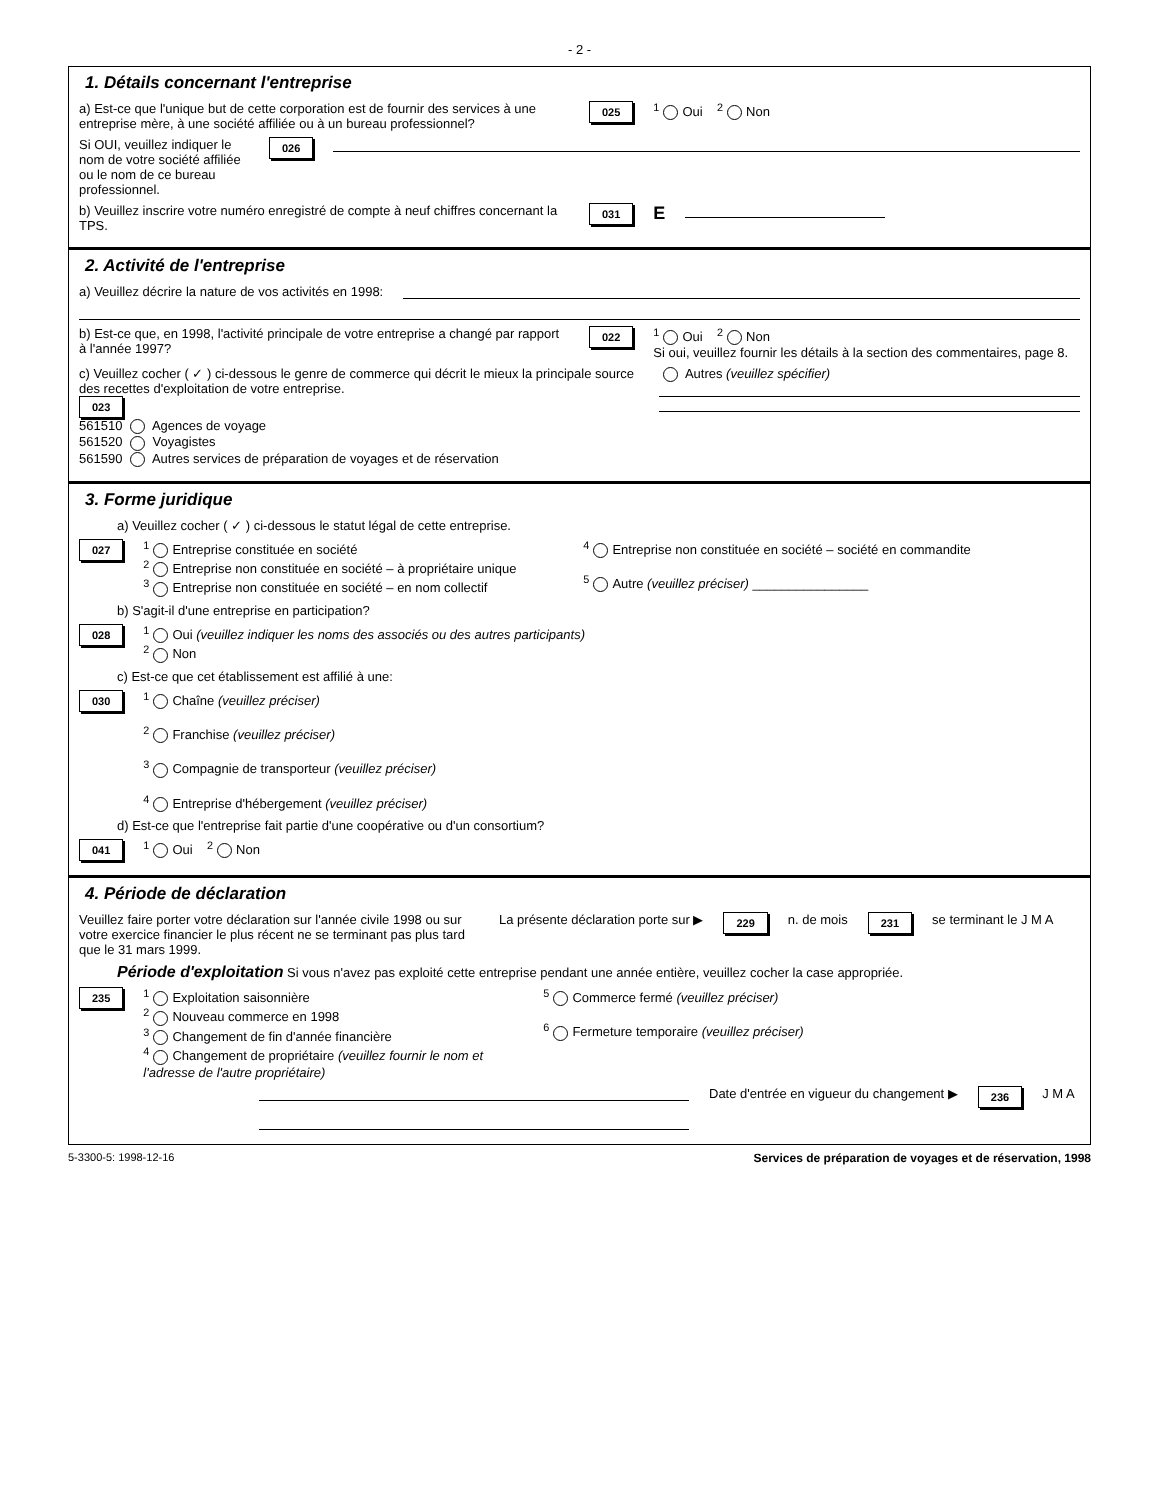- 2 -
1. Détails concernant l'entreprise
a) Est-ce que l'unique but de cette corporation est de fournir des services à une entreprise mère, à une société affiliée ou à un bureau professionnel?
025<sup>1</sup> Oui <sup>2</sup> Non
Si OUI, veuillez indiquer le nom de votre société affiliée ou le nom de ce bureau professionnel.
026
b) Veuillez inscrire votre numéro enregistré de compte à neuf chiffres concernant la TPS.
031 E
2. Activité de l'entreprise
a) Veuillez décrire la nature de vos activités en 1998:
b) Est-ce que, en 1998, l'activité principale de votre entreprise a changé par rapport à l'année 1997?
022<sup>1</sup> Oui <sup>2</sup> Non
Si oui, veuillez fournir les détails à la section des commentaires, page 8.
c) Veuillez cocher ( ✓ ) ci-dessous le genre de commerce qui décrit le mieux la principale source des recettes d'exploitation de votre entreprise.
023
561510 Agences de voyage
561520 Voyagistes
561590 Autres services de préparation de voyages et de réservation
Autres (veuillez spécifier)
3. Forme juridique
a) Veuillez cocher ( ✓ ) ci-dessous le statut légal de cette entreprise.
027
<sup>1</sup> Entreprise constituée en société
<sup>2</sup> Entreprise non constituée en société – à propriétaire unique
<sup>3</sup> Entreprise non constituée en société – en nom collectif
<sup>4</sup> Entreprise non constituée en société – société en commandite
<sup>5</sup> Autre (veuillez préciser) ________________
b) S'agit-il d'une entreprise en participation?
028
<sup>1</sup> Oui (veuillez indiquer les noms des associés ou des autres participants)
<sup>2</sup> Non
c) Est-ce que cet établissement est affilié à une:
030
<sup>1</sup> Chaîne (veuillez préciser)
<sup>2</sup> Franchise (veuillez préciser)
<sup>3</sup> Compagnie de transporteur (veuillez préciser)
<sup>4</sup> Entreprise d'hébergement (veuillez préciser)
d) Est-ce que l'entreprise fait partie d'une coopérative ou d'un consortium?
041<sup>1</sup> Oui <sup>2</sup> Non
4. Période de déclaration
Veuillez faire porter votre déclaration sur l'année civile 1998 ou sur votre exercice financier le plus récent ne se terminant pas plus tard que le 31 mars 1999.
La présente déclaration porte sur ▶
229 n. de mois 231 se terminant le J M A
Période d'exploitation Si vous n'avez pas exploité cette entreprise pendant une année entière, veuillez cocher la case appropriée.
235
<sup>1</sup> Exploitation saisonnière
<sup>2</sup> Nouveau commerce en 1998
<sup>3</sup> Changement de fin d'année financière
<sup>4</sup> Changement de propriétaire (veuillez fournir le nom et l'adresse de l'autre propriétaire)
<sup>5</sup> Commerce fermé (veuillez préciser)
<sup>6</sup> Fermeture temporaire (veuillez préciser)
Date d'entrée en vigueur du changement ▶
236 J M A
5-3300-5: 1998-12-16 Services de préparation de voyages et de réservation, 1998